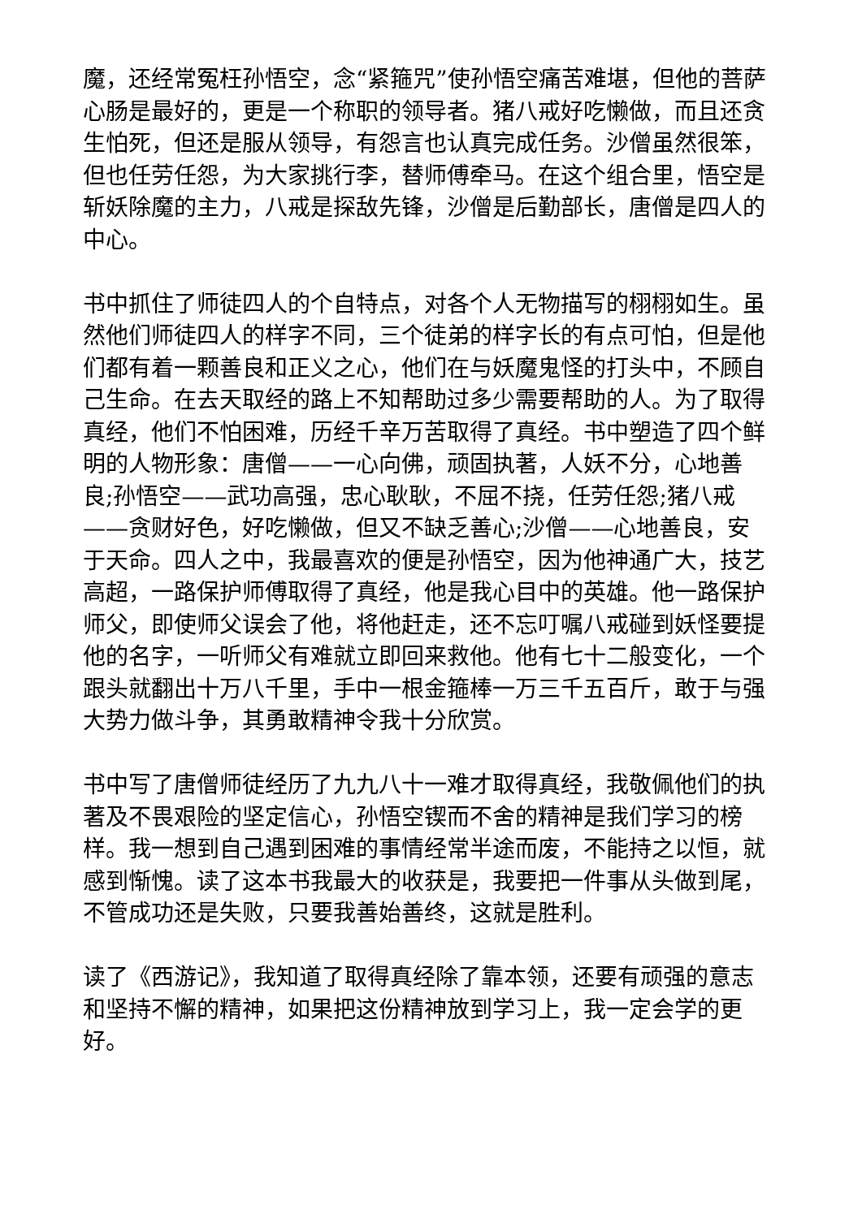魔，还经常冤枉孙悟空，念“紧箍咒”使孙悟空痛苦难堪，但他的菩萨心肠是最好的，更是一个称职的领导者。猪八戒好吃懒做，而且还贪生怕死，但还是服从领导，有怨言也认真完成任务。沙僧虽然很笨，但也任劳任怨，为大家挑行李，替师傅牵马。在这个组合里，悟空是斩妖除魔的主力，八戒是探敌先锋，沙僧是后勤部长，唐僧是四人的中心。
书中抓住了师徒四人的个自特点，对各个人无物描写的栩栩如生。虽然他们师徒四人的样字不同，三个徒弟的样字长的有点可怕，但是他们都有着一颗善良和正义之心，他们在与妖魔鬼怪的打头中，不顾自己生命。在去天取经的路上不知帮助过多少需要帮助的人。为了取得真经，他们不怕困难，历经千辛万苦取得了真经。书中塑造了四个鲜明的人物形象：唐僧——一心向佛，顽固执著，人妖不分，心地善良;孙悟空——武功高强，忠心耿耿，不屈不挠，任劳任怨;猪八戒——贪财好色，好吃懒做，但又不缺乏善心;沙僧——心地善良，安于天命。四人之中，我最喜欢的便是孙悟空，因为他神通广大，技艺高超，一路保护师傅取得了真经，他是我心目中的英雄。他一路保护师父，即使师父误会了他，将他赶走，还不忘叮嘱八戒碰到妖怪要提他的名字，一听师父有难就立即回来救他。他有七十二般变化，一个跟头就翻出十万八千里，手中一根金箍棒一万三千五百斤，敢于与强大势力做斗争，其勇敢精神令我十分欣赏。
书中写了唐僧师徒经历了九九八十一难才取得真经，我敬佩他们的执著及不畏艰险的坚定信心，孙悟空锲而不舍的精神是我们学习的榜样。我一想到自己遇到困难的事情经常半途而废，不能持之以恒，就感到惭愧。读了这本书我最大的收获是，我要把一件事从头做到尾，不管成功还是失败，只要我善始善终，这就是胜利。
读了《西游记》，我知道了取得真经除了靠本领，还要有顽强的意志和坚持不懈的精神，如果把这份精神放到学习上，我一定会学的更好。